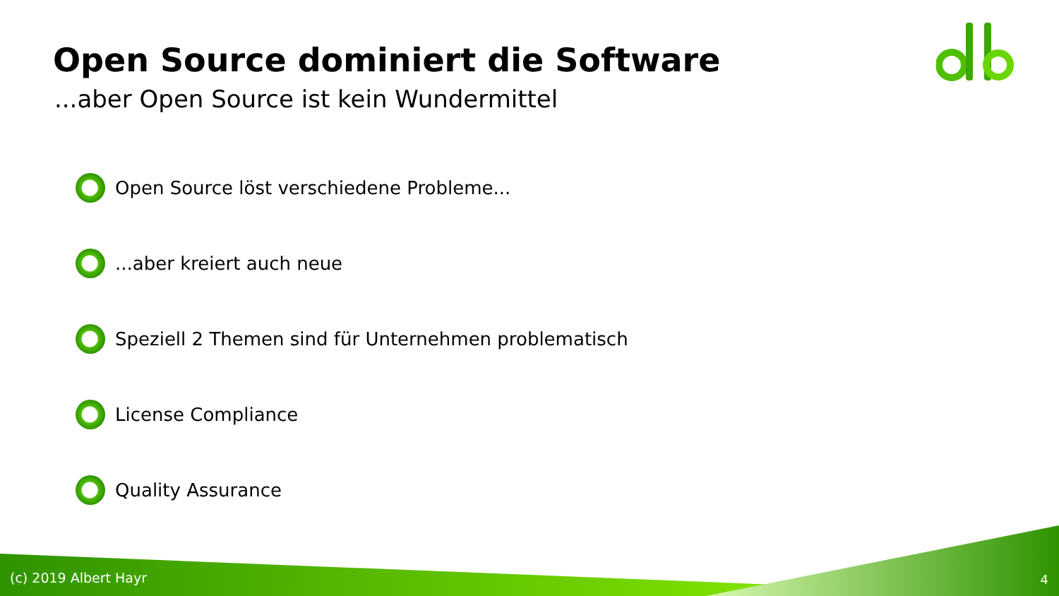Open Source dominiert die Software
...aber Open Source ist kein Wundermittel
Open Source löst verschiedene Probleme...
...aber kreiert auch neue
Speziell 2 Themen sind für Unternehmen problematisch
License Compliance
Quality Assurance
(c) 2019 Albert Hayr 4